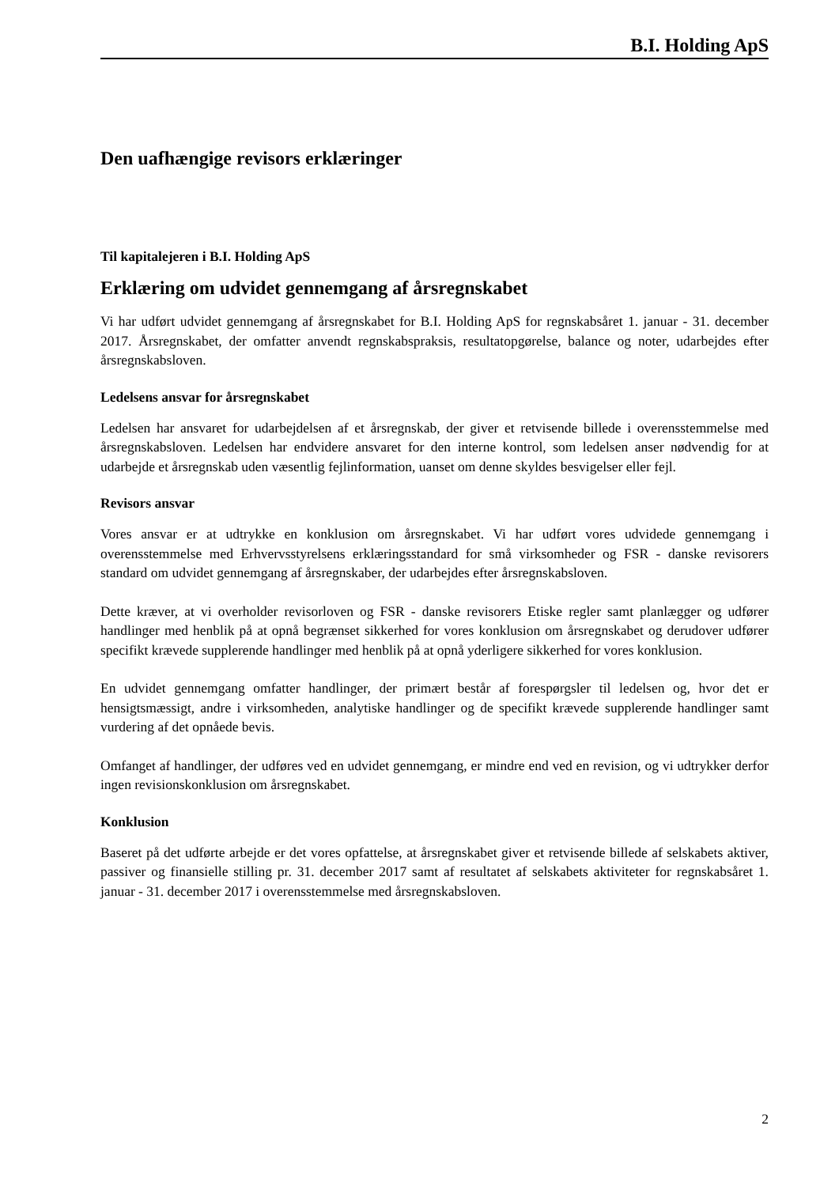B.I. Holding ApS
Den uafhængige revisors erklæringer
Til kapitalejeren i B.I. Holding ApS
Erklæring om udvidet gennemgang af årsregnskabet
Vi har udført udvidet gennemgang af årsregnskabet for B.I. Holding ApS for regnskabsåret 1. januar - 31. december 2017. Årsregnskabet, der omfatter anvendt regnskabspraksis, resultatopgørelse, balance og noter, udarbejdes efter årsregnskabsloven.
Ledelsens ansvar for årsregnskabet
Ledelsen har ansvaret for udarbejdelsen af et årsregnskab, der giver et retvisende billede i overensstemmelse med årsregnskabsloven. Ledelsen har endvidere ansvaret for den interne kontrol, som ledelsen anser nødvendig for at udarbejde et årsregnskab uden væsentlig fejlinformation, uanset om denne skyldes besvigelser eller fejl.
Revisors ansvar
Vores ansvar er at udtrykke en konklusion om årsregnskabet. Vi har udført vores udvidede gennemgang i overensstemmelse med Erhvervsstyrelsens erklæringsstandard for små virksomheder og FSR - danske revisorers standard om udvidet gennemgang af årsregnskaber, der udarbejdes efter årsregnskabsloven.
Dette kræver, at vi overholder revisorloven og FSR - danske revisorers Etiske regler samt planlægger og udfører handlinger med henblik på at opnå begrænset sikkerhed for vores konklusion om årsregnskabet og derudover udfører specifikt krævede supplerende handlinger med henblik på at opnå yderligere sikkerhed for vores konklusion.
En udvidet gennemgang omfatter handlinger, der primært består af forespørgsler til ledelsen og, hvor det er hensigtsmæssigt, andre i virksomheden, analytiske handlinger og de specifikt krævede supplerende handlinger samt vurdering af det opnåede bevis.
Omfanget af handlinger, der udføres ved en udvidet gennemgang, er mindre end ved en revision, og vi udtrykker derfor ingen revisionskonklusion om årsregnskabet.
Konklusion
Baseret på det udførte arbejde er det vores opfattelse, at årsregnskabet giver et retvisende billede af selskabets aktiver, passiver og finansielle stilling pr. 31. december 2017 samt af resultatet af selskabets aktiviteter for regnskabsåret 1. januar - 31. december 2017 i overensstemmelse med årsregnskabsloven.
2